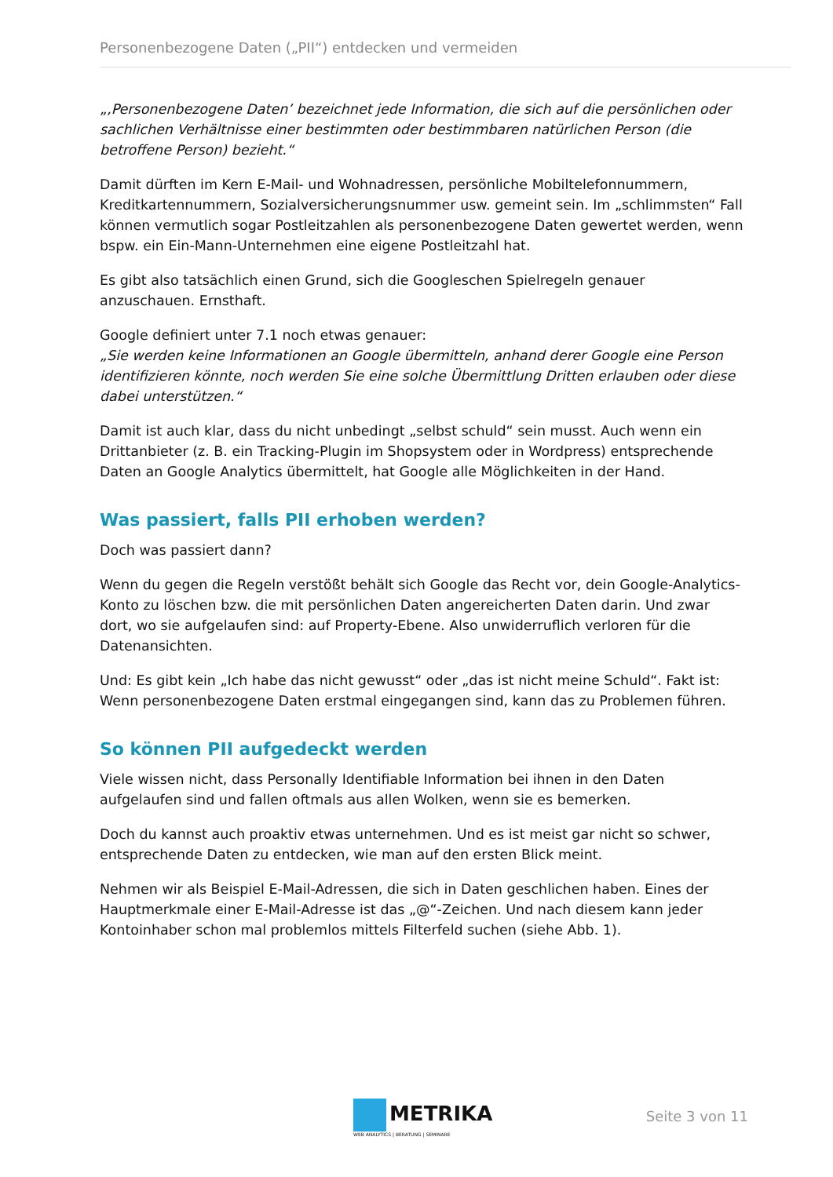Personenbezogene Daten („PII“) entdecken und vermeiden
„‚Personenbezogene Daten’ bezeichnet jede Information, die sich auf die persönlichen oder sachlichen Verhältnisse einer bestimmten oder bestimmbaren natürlichen Person (die betroffene Person) bezieht.“
Damit dürften im Kern E-Mail- und Wohnadressen, persönliche Mobiltelefonnummern, Kreditkartennummern, Sozialversicherungsnummer usw. gemeint sein. Im „schlimmsten“ Fall können vermutlich sogar Postleitzahlen als personenbezogene Daten gewertet werden, wenn bspw. ein Ein-Mann-Unternehmen eine eigene Postleitzahl hat.
Es gibt also tatsächlich einen Grund, sich die Googleschen Spielregeln genauer anzuschauen. Ernsthaft.
Google definiert unter 7.1 noch etwas genauer:
„Sie werden keine Informationen an Google übermitteln, anhand derer Google eine Person identifizieren könnte, noch werden Sie eine solche Übermittlung Dritten erlauben oder diese dabei unterstützen.“
Damit ist auch klar, dass du nicht unbedingt „selbst schuld“ sein musst. Auch wenn ein Drittanbieter (z. B. ein Tracking-Plugin im Shopsystem oder in Wordpress) entsprechende Daten an Google Analytics übermittelt, hat Google alle Möglichkeiten in der Hand.
Was passiert, falls PII erhoben werden?
Doch was passiert dann?
Wenn du gegen die Regeln verstößt behält sich Google das Recht vor, dein Google-Analytics-Konto zu löschen bzw. die mit persönlichen Daten angereicherten Daten darin. Und zwar dort, wo sie aufgelaufen sind: auf Property-Ebene. Also unwiderruflich verloren für die Datenansichten.
Und: Es gibt kein „Ich habe das nicht gewusst“ oder „das ist nicht meine Schuld“. Fakt ist: Wenn personenbezogene Daten erstmal eingegangen sind, kann das zu Problemen führen.
So können PII aufgedeckt werden
Viele wissen nicht, dass Personally Identifiable Information bei ihnen in den Daten aufgelaufen sind und fallen oftmals aus allen Wolken, wenn sie es bemerken.
Doch du kannst auch proaktiv etwas unternehmen. Und es ist meist gar nicht so schwer, entsprechende Daten zu entdecken, wie man auf den ersten Blick meint.
Nehmen wir als Beispiel E-Mail-Adressen, die sich in Daten geschlichen haben. Eines der Hauptmerkmale einer E-Mail-Adresse ist das „@“-Zeichen. Und nach diesem kann jeder Kontoinhaber schon mal problemlos mittels Filterfeld suchen (siehe Abb. 1).
METRIKA
WEB ANALYTICS | BERATUNG | SEMINARE
Seite 3 von 11